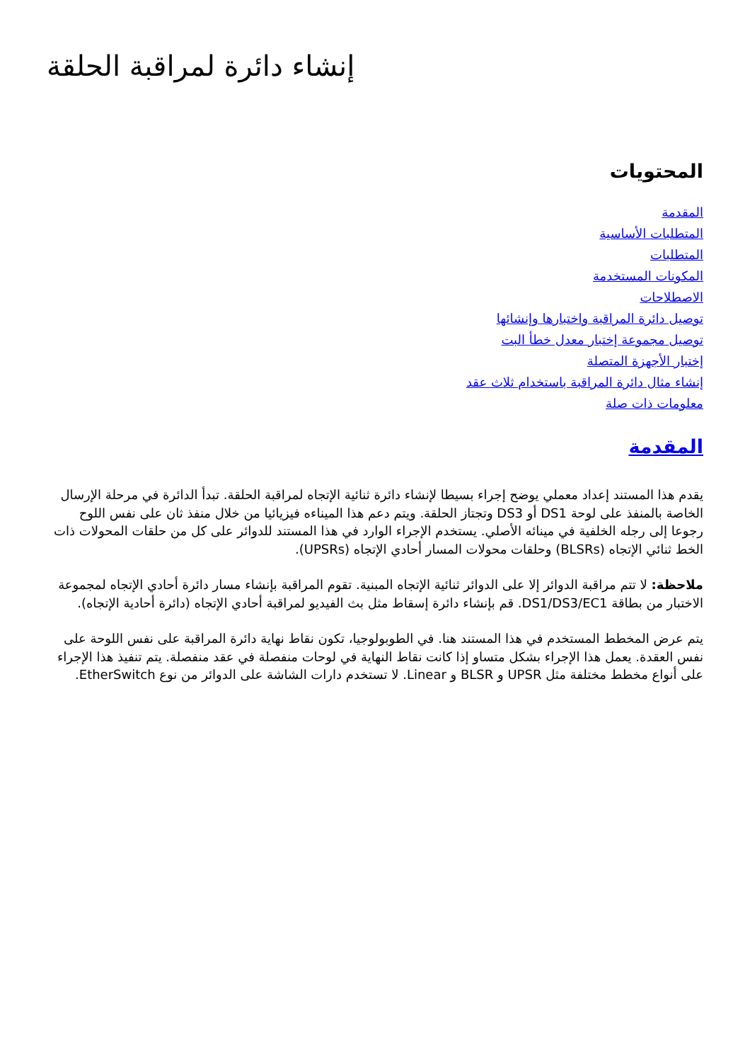إنشاء دائرة لمراقبة الحلقة
المحتويات
المقدمة
المتطلبات الأساسية
المتطلبات
المكونات المستخدمة
الاصطلاحات
توصيل دائرة المراقبة واختبارها وإنشائها
توصيل مجموعة إختبار معدل خطأ البت
إختبار الأجهزة المتصلة
إنشاء مثال دائرة المراقبة باستخدام ثلاث عقد
معلومات ذات صلة
المقدمة
يقدم هذا المستند إعداد معملي يوضح إجراء بسيطا لإنشاء دائرة ثنائية الإتجاه لمراقبة الحلقة. تبدأ الدائرة في مرحلة الإرسال الخاصة بالمنفذ على لوحة DS1 أو DS3 وتجتاز الحلقة. ويتم دعم هذا الميناءه فيزيائيا من خلال منفذ ثان على نفس اللوح رجوعا إلى رجله الخلفية في مينائه الأصلي. يستخدم الإجراء الوارد في هذا المستند للدوائر على كل من حلقات المحولات ذات الخط ثنائي الإتجاه (BLSRs) وحلقات محولات المسار أحادي الإتجاه (UPSRs).
ملاحظة: لا تتم مراقبة الدوائر إلا على الدوائر ثنائية الإتجاه المبنية. تقوم المراقبة بإنشاء مسار دائرة أحادي الإتجاه لمجموعة الاختبار من بطاقة DS1/DS3/EC1. قم بإنشاء دائرة إسقاط مثل بث الفيديو لمراقبة أحادي الإتجاه (دائرة أحادية الإتجاه).
يتم عرض المخطط المستخدم في هذا المستند هنا. في الطوبولوجيا، تكون نقاط نهاية دائرة المراقبة على نفس اللوحة على نفس العقدة. يعمل هذا الإجراء بشكل متساو إذا كانت نقاط النهاية في لوحات منفصلة في عقد منفصلة. يتم تنفيذ هذا الإجراء على أنواع مخطط مختلفة مثل UPSR و BLSR و Linear. لا تستخدم دارات الشاشة على الدوائر من نوع EtherSwitch.